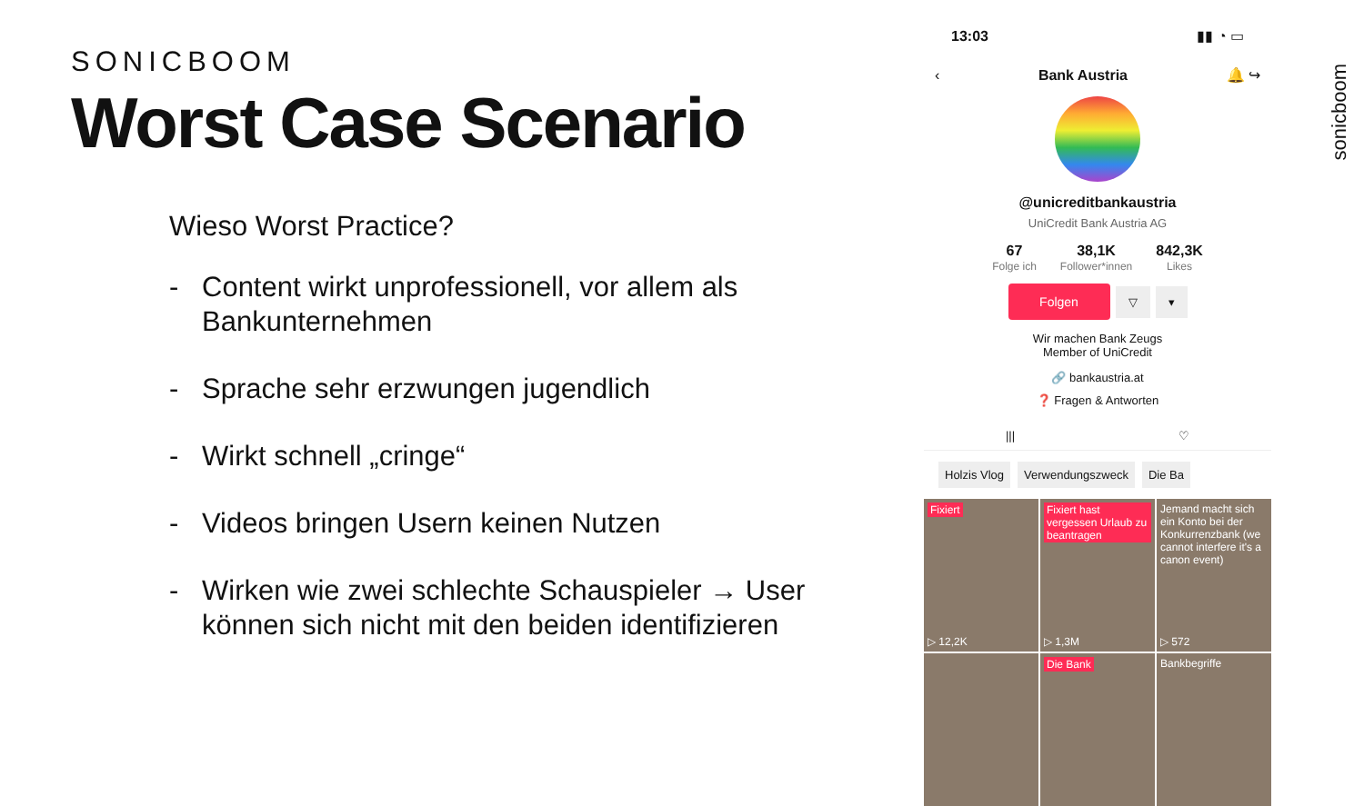SONICBOOM
Worst Case Scenario
Wieso Worst Practice?
- Content wirkt unprofessionell, vor allem als Bankunternehmen
- Sprache sehr erzwungen jugendlich
- Wirkt schnell „cringe“
- Videos bringen Usern keinen Nutzen
- Wirken wie zwei schlechte Schauspieler → User können sich nicht mit den beiden identifizieren
13:03 ▮▮ ◔ ▭
‹ Bank Austria 🔔 ↪
@unicreditbankaustria
UniCredit Bank Austria AG
67
Folge ich
38,1K
Follower*innen
842,3K
Likes
Folgen ▽ ▾
Wir machen Bank Zeugs
Member of UniCredit
🔗 bankaustria.at
❓ Fragen & Antworten
||| ♡
Holzis Vlog Verwendungszweck Die Ba
Fixiert
▷ 12,2K
Fixiert hast vergessen Urlaub zu beantragen
▷ 1,3M
Jemand macht sich ein Konto bei der Konkurrenzbank (we cannot interfere it's a canon event)
▷ 572
Die Bank
Bankbegriffe
sonicboom